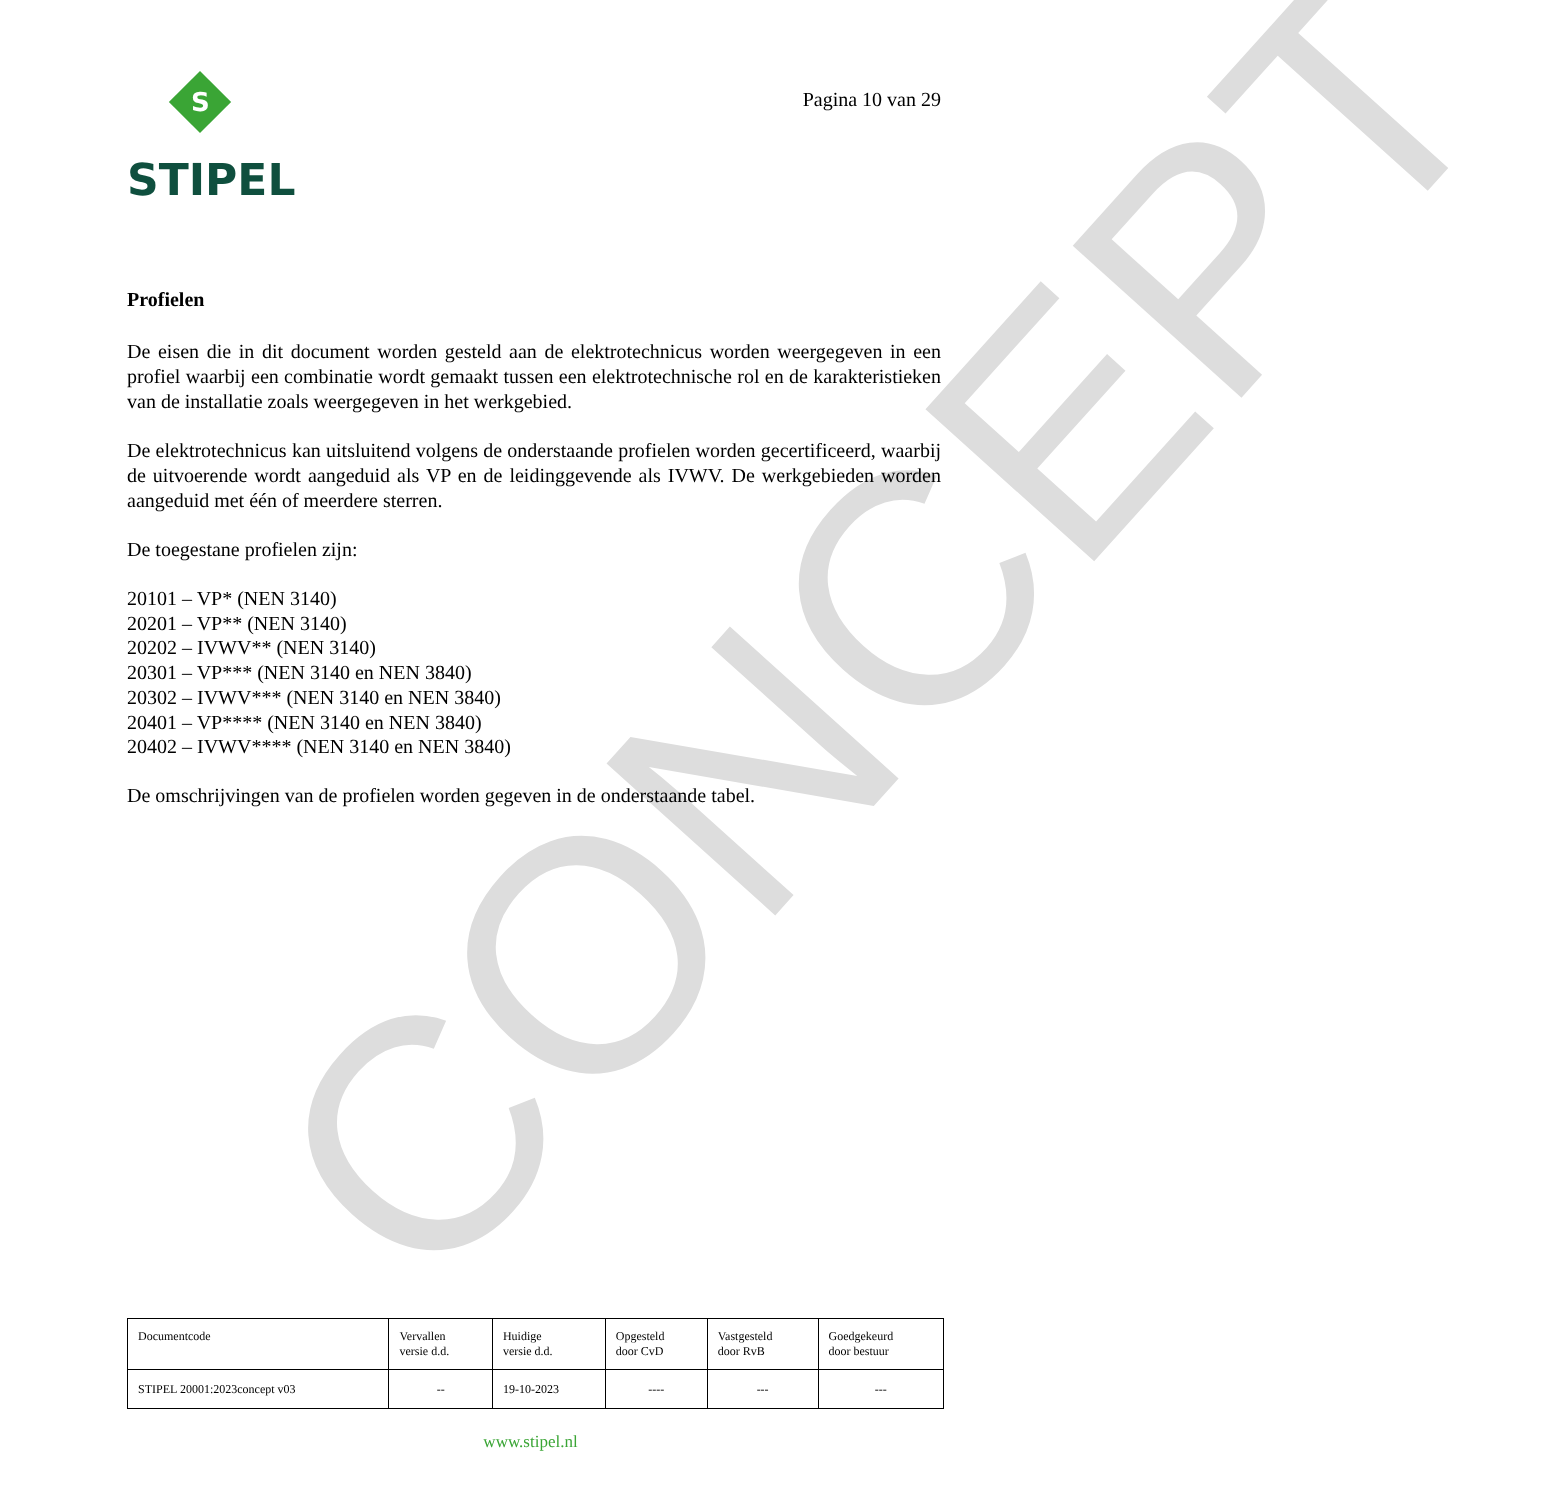CONCEPT
S
STIPEL
Pagina 10 van 29
Profielen
De eisen die in dit document worden gesteld aan de elektrotechnicus worden weergegeven in een profiel waarbij een combinatie wordt gemaakt tussen een elektrotechnische rol en de karakteristieken van de installatie zoals weergegeven in het werkgebied.
De elektrotechnicus kan uitsluitend volgens de onderstaande profielen worden gecertificeerd, waarbij de uitvoerende wordt aangeduid als VP en de leidinggevende als IVWV. De werkgebieden worden aangeduid met één of meerdere sterren.
De toegestane profielen zijn:
20101 – VP* (NEN 3140)
20201 – VP** (NEN 3140)
20202 – IVWV** (NEN 3140)
20301 – VP*** (NEN 3140 en NEN 3840)
20302 – IVWV*** (NEN 3140 en NEN 3840)
20401 – VP**** (NEN 3140 en NEN 3840)
20402 – IVWV**** (NEN 3140 en NEN 3840)
De omschrijvingen van de profielen worden gegeven in de onderstaande tabel.
| Documentcode | Vervallen versie d.d. | Huidige versie d.d. | Opgesteld door CvD | Vastgesteld door RvB | Goedgekeurd door bestuur |
| STIPEL 20001:2023concept v03 | -- | 19-10-2023 | ---- | --- | --- |
www.stipel.nl